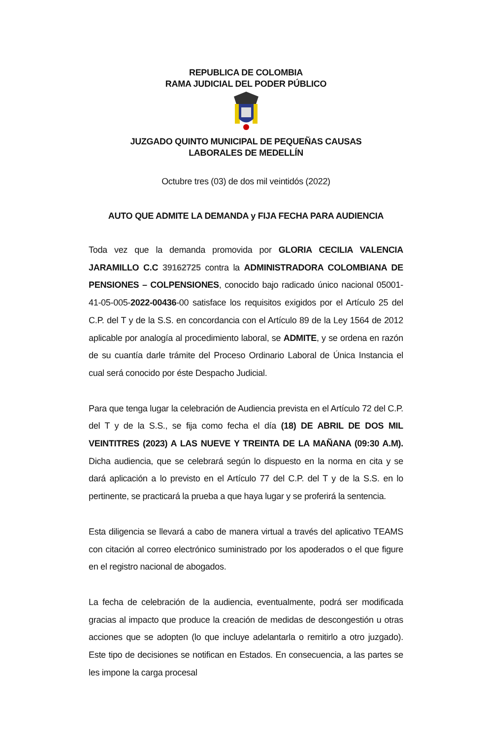REPUBLICA DE COLOMBIA
RAMA JUDICIAL DEL PODER PÚBLICO
JUZGADO QUINTO MUNICIPAL DE PEQUEÑAS CAUSAS
LABORALES DE MEDELLÍN
Octubre tres (03) de dos mil veintidós (2022)
AUTO QUE ADMITE LA DEMANDA y FIJA FECHA PARA AUDIENCIA
Toda vez que la demanda promovida por GLORIA CECILIA VALENCIA JARAMILLO C.C 39162725 contra la ADMINISTRADORA COLOMBIANA DE PENSIONES – COLPENSIONES, conocido bajo radicado único nacional 05001-41-05-005-2022-00436-00 satisface los requisitos exigidos por el Artículo 25 del C.P. del T y de la S.S. en concordancia con el Artículo 89 de la Ley 1564 de 2012 aplicable por analogía al procedimiento laboral, se ADMITE, y se ordena en razón de su cuantía darle trámite del Proceso Ordinario Laboral de Única Instancia el cual será conocido por éste Despacho Judicial.
Para que tenga lugar la celebración de Audiencia prevista en el Artículo 72 del C.P. del T y de la S.S., se fija como fecha el día (18) DE ABRIL DE DOS MIL VEINTITRES (2023) A LAS NUEVE Y TREINTA DE LA MAÑANA (09:30 A.M). Dicha audiencia, que se celebrará según lo dispuesto en la norma en cita y se dará aplicación a lo previsto en el Artículo 77 del C.P. del T y de la S.S. en lo pertinente, se practicará la prueba a que haya lugar y se proferirá la sentencia.
Esta diligencia se llevará a cabo de manera virtual a través del aplicativo TEAMS con citación al correo electrónico suministrado por los apoderados o el que figure en el registro nacional de abogados.
La fecha de celebración de la audiencia, eventualmente, podrá ser modificada gracias al impacto que produce la creación de medidas de descongestión u otras acciones que se adopten (lo que incluye adelantarla o remitirlo a otro juzgado). Este tipo de decisiones se notifican en Estados. En consecuencia, a las partes se les impone la carga procesal